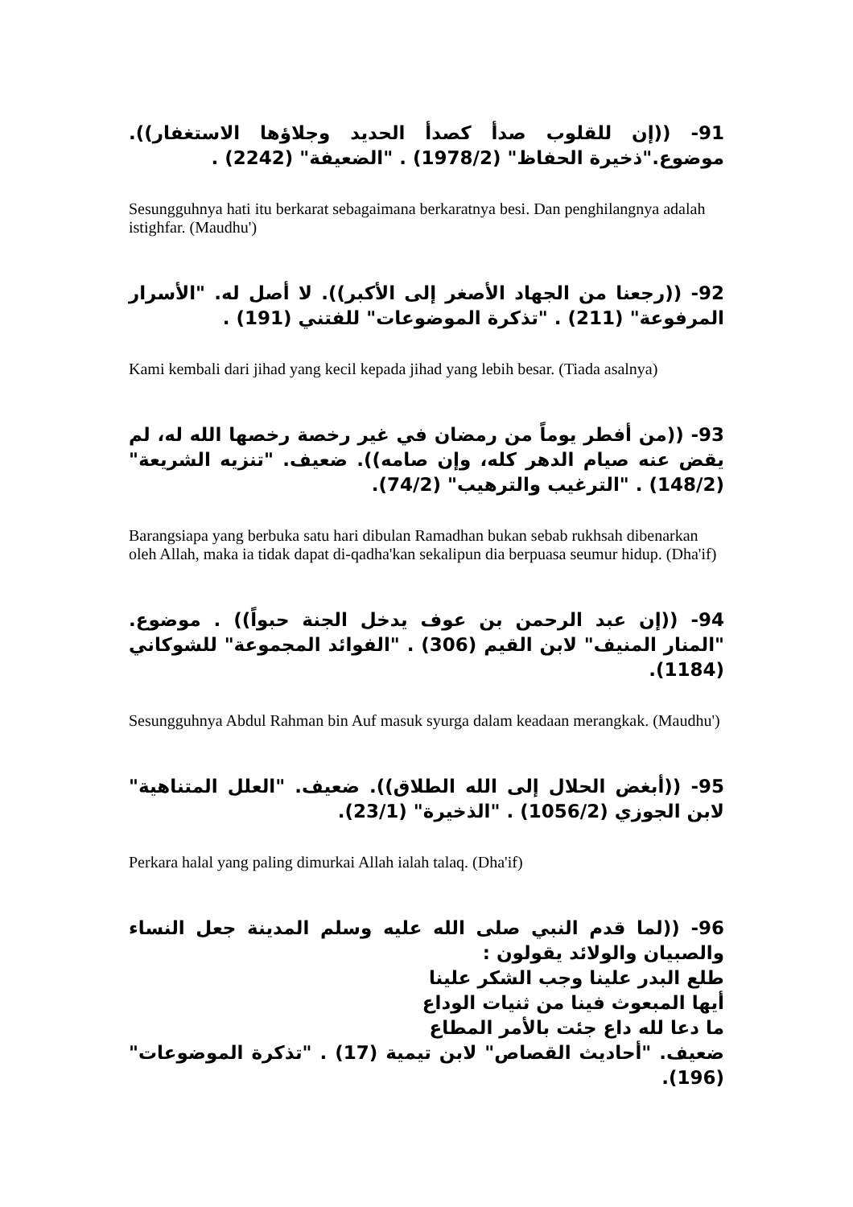91- ((إن للقلوب صدأ كصدأ الحديد وجلاؤها الاستغفار)). موضوع."ذخيرة الحفاظ" (1978/2) . "الضعيفة" (2242) .
Sesungguhnya hati itu berkarat sebagaimana berkaratnya besi. Dan penghilangnya adalah istighfar. (Maudhu')
92- ((رجعنا من الجهاد الأصغر إلى الأكبر)). لا أصل له. "الأسرار المرفوعة" (211) . "تذكرة الموضوعات" للفتني (191) .
Kami kembali dari jihad yang kecil kepada jihad yang lebih besar. (Tiada asalnya)
93- ((من أفطر يوماً من رمضان في غير رخصة رخصها الله له، لم يقض عنه صيام الدهر كله، وإن صامه)). ضعيف. "تنزيه الشريعة" (148/2) . "الترغيب والترهيب" (74/2).
Barangsiapa yang berbuka satu hari dibulan Ramadhan bukan sebab rukhsah dibenarkan oleh Allah, maka ia tidak dapat di-qadha'kan sekalipun dia berpuasa seumur hidup. (Dha'if)
94- ((إن عبد الرحمن بن عوف يدخل الجنة حبواً)) . موضوع. "المنار المنيف" لابن القيم (306) . "الفوائد المجموعة" للشوكاني (1184).
Sesungguhnya Abdul Rahman bin Auf masuk syurga dalam keadaan merangkak. (Maudhu')
95- ((أبغض الحلال إلى الله الطلاق)). ضعيف. "العلل المتناهية" لابن الجوزي (1056/2) . "الذخيرة" (23/1).
Perkara halal yang paling dimurkai Allah ialah talaq. (Dha'if)
96- ((لما قدم النبي صلى الله عليه وسلم المدينة جعل النساء والصبيان والولائد يقولون :
طلع البدر علينا وجب الشكر علينا
أيها المبعوث فينا من ثنيات الوداع
ما دعا لله داع جئت بالأمر المطاع
ضعيف. "أحاديث القصاص" لابن تيمية (17) . "تذكرة الموضوعات" (196).